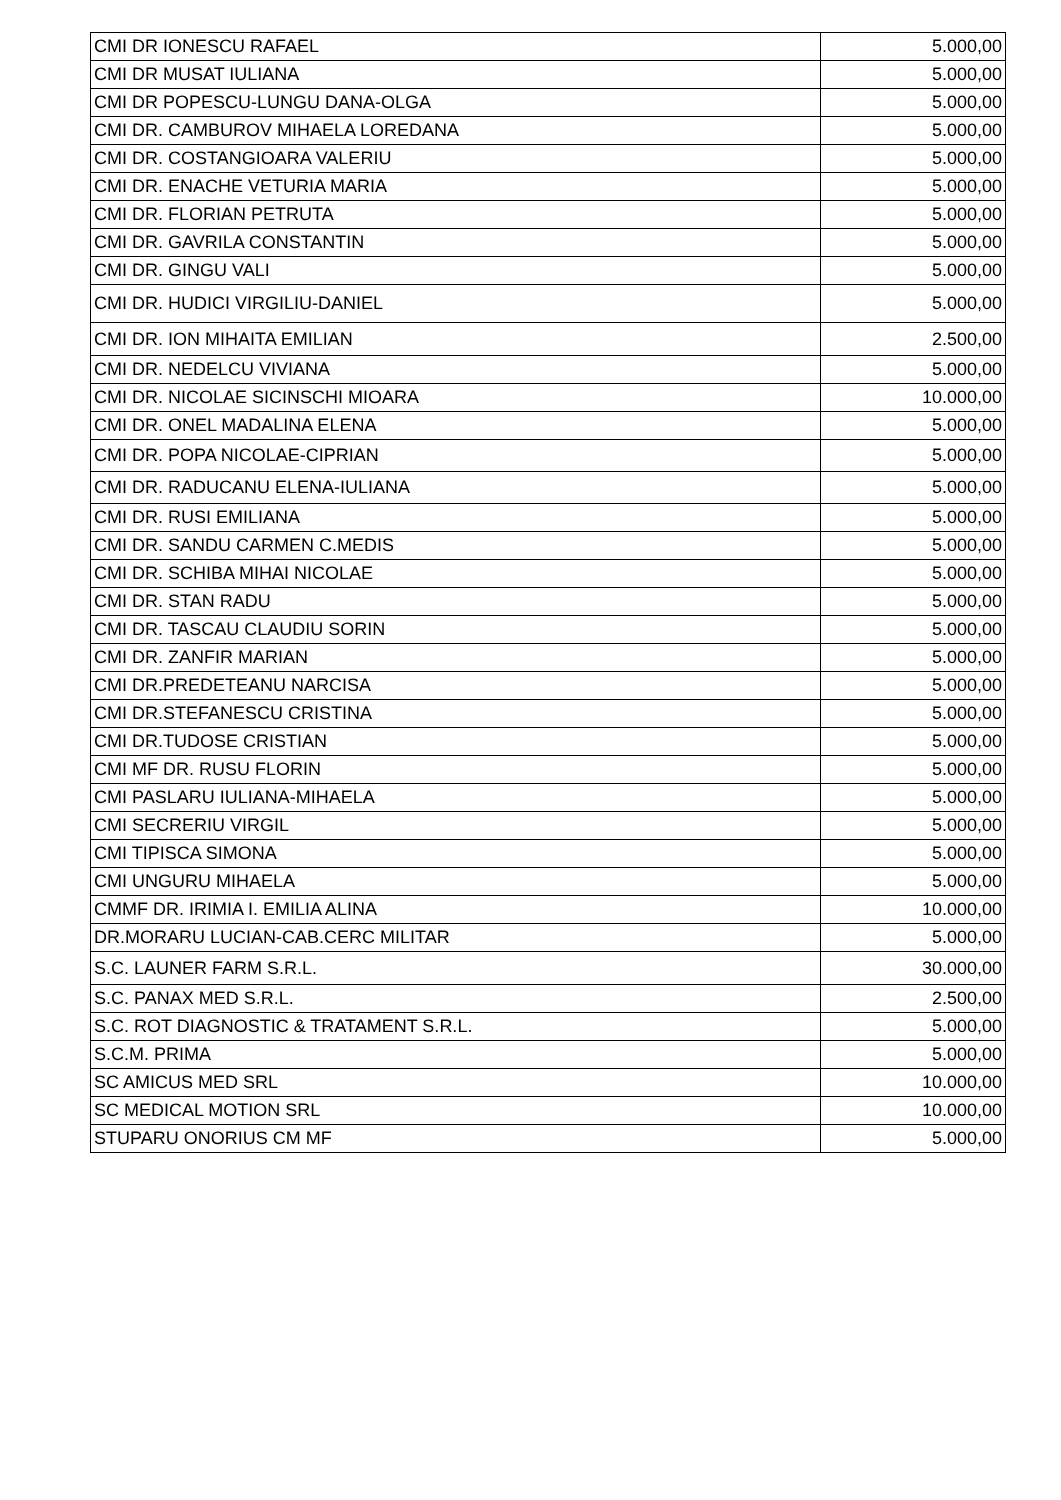| CMI DR IONESCU RAFAEL | 5.000,00 |
| CMI DR MUSAT IULIANA | 5.000,00 |
| CMI DR POPESCU-LUNGU DANA-OLGA | 5.000,00 |
| CMI DR. CAMBUROV MIHAELA LOREDANA | 5.000,00 |
| CMI DR. COSTANGIOARA VALERIU | 5.000,00 |
| CMI DR. ENACHE VETURIA MARIA | 5.000,00 |
| CMI DR. FLORIAN PETRUTA | 5.000,00 |
| CMI DR. GAVRILA CONSTANTIN | 5.000,00 |
| CMI DR. GINGU VALI | 5.000,00 |
| CMI DR. HUDICI VIRGILIU-DANIEL | 5.000,00 |
| CMI DR. ION MIHAITA EMILIAN | 2.500,00 |
| CMI DR. NEDELCU VIVIANA | 5.000,00 |
| CMI DR. NICOLAE SICINSCHI MIOARA | 10.000,00 |
| CMI DR. ONEL MADALINA ELENA | 5.000,00 |
| CMI DR. POPA NICOLAE-CIPRIAN | 5.000,00 |
| CMI DR. RADUCANU ELENA-IULIANA | 5.000,00 |
| CMI DR. RUSI EMILIANA | 5.000,00 |
| CMI DR. SANDU CARMEN C.MEDIS | 5.000,00 |
| CMI DR. SCHIBA MIHAI NICOLAE | 5.000,00 |
| CMI DR. STAN RADU | 5.000,00 |
| CMI DR. TASCAU CLAUDIU SORIN | 5.000,00 |
| CMI DR. ZANFIR MARIAN | 5.000,00 |
| CMI DR.PREDETEANU NARCISA | 5.000,00 |
| CMI DR.STEFANESCU CRISTINA | 5.000,00 |
| CMI DR.TUDOSE CRISTIAN | 5.000,00 |
| CMI MF DR. RUSU FLORIN | 5.000,00 |
| CMI PASLARU IULIANA-MIHAELA | 5.000,00 |
| CMI SECRERIU VIRGIL | 5.000,00 |
| CMI TIPISCA SIMONA | 5.000,00 |
| CMI UNGURU MIHAELA | 5.000,00 |
| CMMF DR. IRIMIA I. EMILIA ALINA | 10.000,00 |
| DR.MORARU LUCIAN-CAB.CERC MILITAR | 5.000,00 |
| S.C. LAUNER FARM S.R.L. | 30.000,00 |
| S.C. PANAX MED S.R.L. | 2.500,00 |
| S.C. ROT DIAGNOSTIC & TRATAMENT S.R.L. | 5.000,00 |
| S.C.M. PRIMA | 5.000,00 |
| SC AMICUS MED SRL | 10.000,00 |
| SC MEDICAL MOTION SRL | 10.000,00 |
| STUPARU ONORIUS CM MF | 5.000,00 |